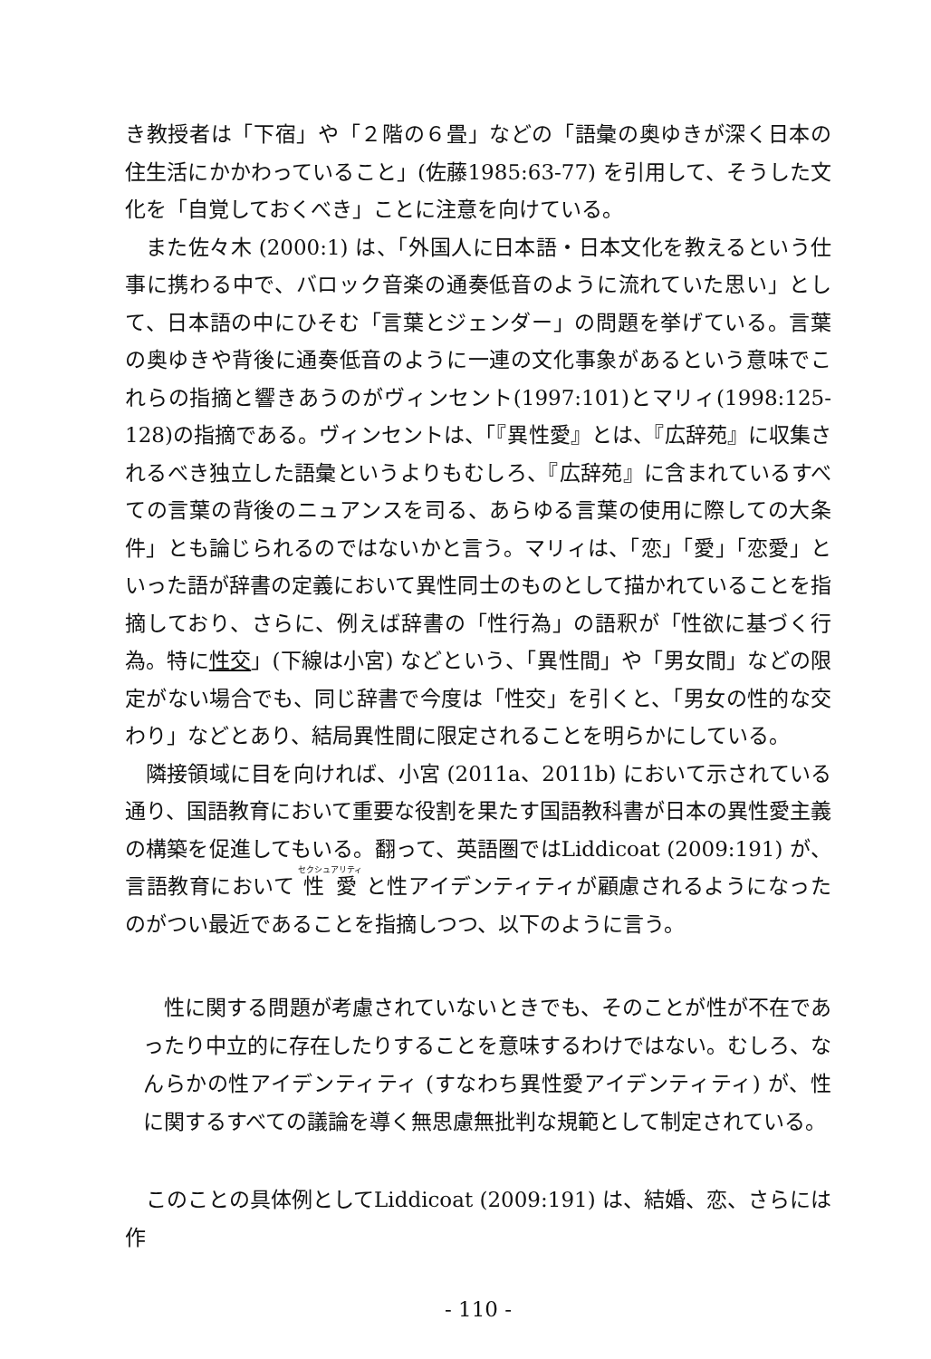き教授者は「下宿」や「２階の６畳」などの「語彙の奥ゆきが深く日本の住生活にかかわっていること」(佐藤1985:63-77) を引用して、そうした文化を「自覚しておくべき」ことに注意を向けている。
また佐々木 (2000:1) は、「外国人に日本語・日本文化を教えるという仕事に携わる中で、バロック音楽の通奏低音のように流れていた思い」として、日本語の中にひそむ「言葉とジェンダー」の問題を挙げている。言葉の奥ゆきや背後に通奏低音のように一連の文化事象があるという意味でこれらの指摘と響きあうのがヴィンセント(1997:101)とマリィ(1998:125-128)の指摘である。ヴィンセントは、「『異性愛』とは、『広辞苑』に収集されるべき独立した語彙というよりもむしろ、『広辞苑』に含まれているすべての言葉の背後のニュアンスを司る、あらゆる言葉の使用に際しての大条件」とも論じられるのではないかと言う。マリィは、「恋」「愛」「恋愛」といった語が辞書の定義において異性同士のものとして描かれていることを指摘しており、さらに、例えば辞書の「性行為」の語釈が「性欲に基づく行為。特に性交」(下線は小宮) などという、「異性間」や「男女間」などの限定がない場合でも、同じ辞書で今度は「性交」を引くと、「男女の性的な交わり」などとあり、結局異性間に限定されることを明らかにしている。
隣接領域に目を向ければ、小宮 (2011a、2011b) において示されている通り、国語教育において重要な役割を果たす国語教科書が日本の異性愛主義の構築を促進してもいる。翻って、英語圏ではLiddicoat (2009:191) が、言語教育において 性愛 と性アイデンティティが顧慮されるようになったのがつい最近であることを指摘しつつ、以下のように言う。
性に関する問題が考慮されていないときでも、そのことが性が不在であったり中立的に存在したりすることを意味するわけではない。むしろ、なんらかの性アイデンティティ (すなわち異性愛アイデンティティ) が、性に関するすべての議論を導く無思慮無批判な規範として制定されている。
このことの具体例としてLiddicoat (2009:191) は、結婚、恋、さらには作
- 110 -